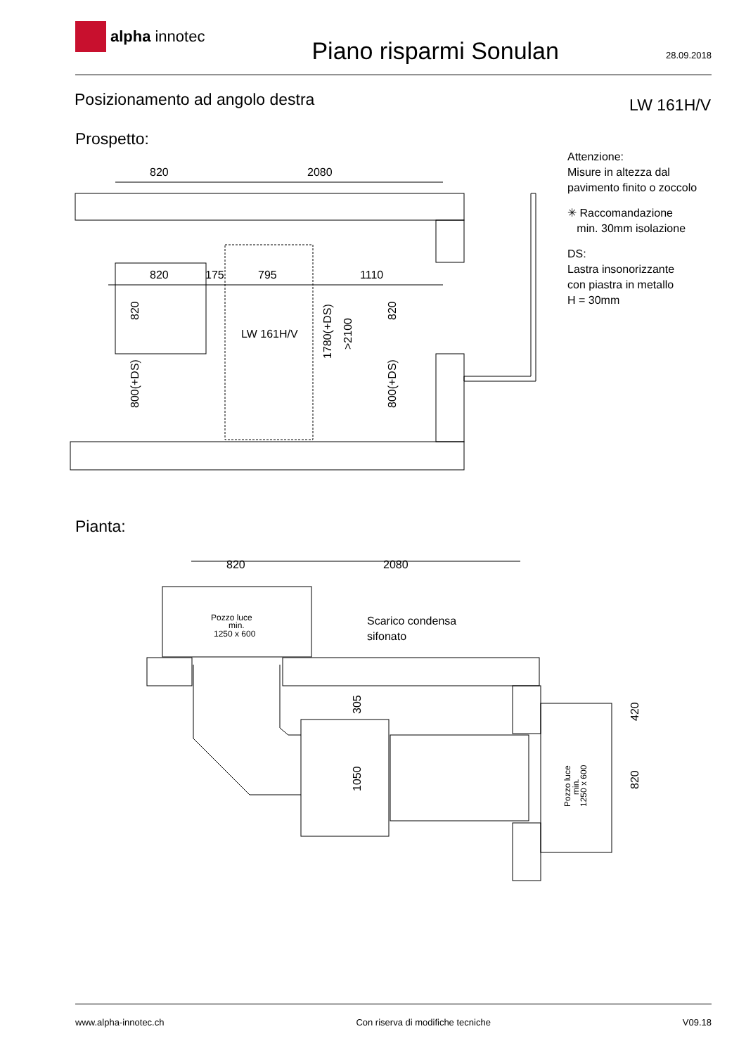alpha innotec
Piano risparmi Sonulan
28.09.2018
Posizionamento ad angolo destra
LW 161H/V
Prospetto:
Attenzione:
Misure in altezza dal
pavimento finito o zoccolo
✳ Raccomandazione
min. 30mm isolazione
DS:
Lastra insonorizzante
con piastra in metallo
H = 30mm
820
2080
820
175
795
1110
LW 161H/V
820
2080
Scarico condensa
sifonato
Pozzo luce
min.
1250 x 600
820
800(+DS)
1780(+DS)
>2100
820
800(+DS)
305
1050
420
820
Pozzo luce
min.
1250 x 600
Pianta:
www.alpha-innotec.ch Con riserva di modifiche tecniche
V09.18